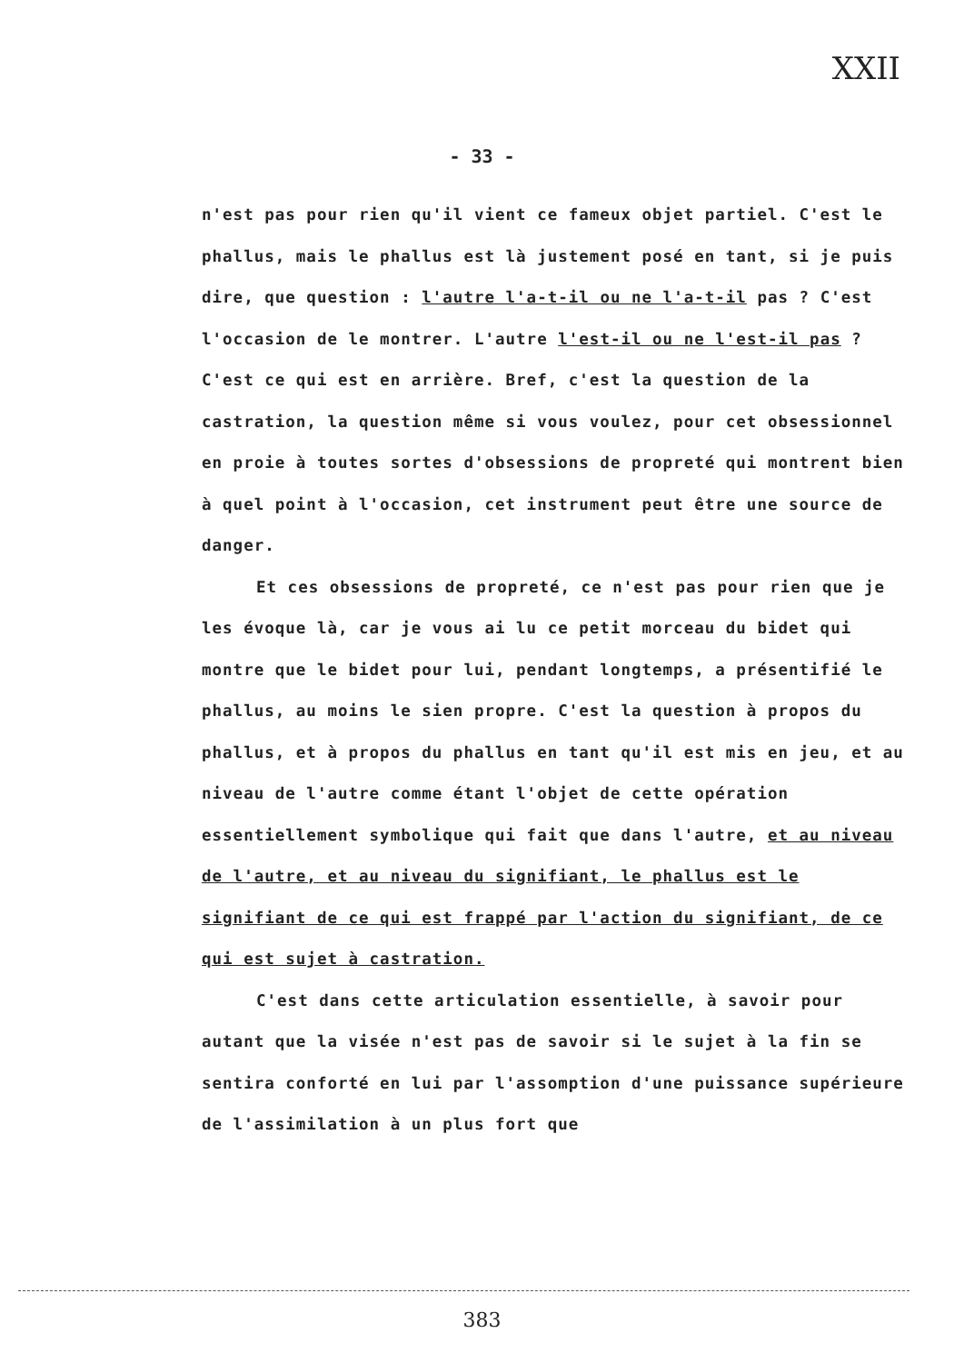XXII
- 33 -
n'est pas pour rien qu'il vient ce fameux objet partiel. C'est le phallus, mais le phallus est là justement posé en tant, si je puis dire, que question : l'autre l'a-t-il ou ne l'a-t-il pas ? C'est l'occasion de le montrer. L'autre l'est-il ou ne l'est-il pas ? C'est ce qui est en arrière. Bref, c'est la question de la castration, la question même si vous voulez, pour cet obsessionnel en proie à toutes sortes d'obsessions de propreté qui montrent bien à quel point à l'occasion, cet instrument peut être une source de danger.
Et ces obsessions de propreté, ce n'est pas pour rien que je les évoque là, car je vous ai lu ce petit morceau du bidet qui montre que le bidet pour lui, pendant longtemps, a présentifié le phallus, au moins le sien propre. C'est la question à propos du phallus, et à propos du phallus en tant qu'il est mis en jeu, et au niveau de l'autre comme étant l'objet de cette opération essentiellement symbolique qui fait que dans l'autre, et au niveau de l'autre, et au niveau du signifiant, le phallus est le signifiant de ce qui est frappé par l'action du signifiant, de ce qui est sujet à castration.
C'est dans cette articulation essentielle, à savoir pour autant que la visée n'est pas de savoir si le sujet à la fin se sentira conforté en lui par l'assomption d'une puissance supérieure de l'assimilation à un plus fort que
383